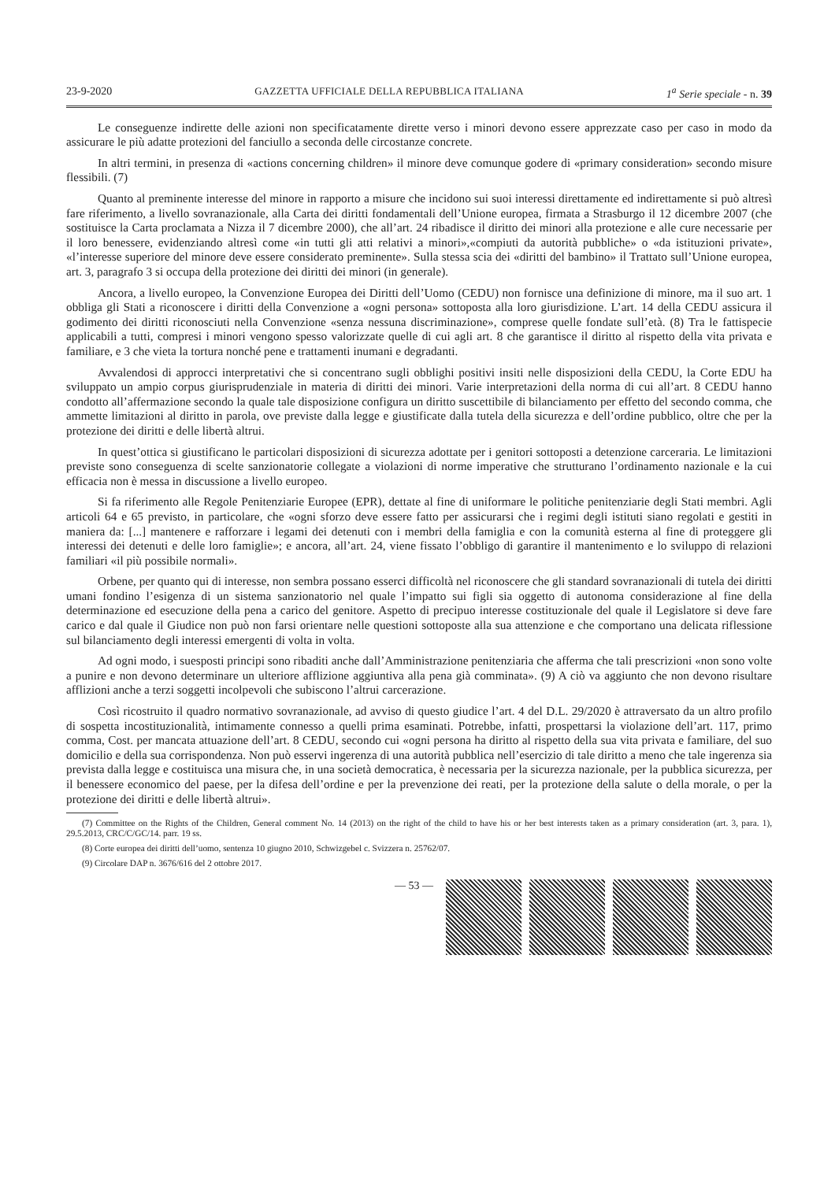23-9-2020 GAZZETTA UFFICIALE DELLA REPUBBLICA ITALIANA 1<sup>a</sup> Serie speciale - n. 39
Le conseguenze indirette delle azioni non specificatamente dirette verso i minori devono essere apprezzate caso per caso in modo da assicurare le più adatte protezioni del fanciullo a seconda delle circostanze concrete.
In altri termini, in presenza di «actions concerning children» il minore deve comunque godere di «primary consideration» secondo misure flessibili. (7)
Quanto al preminente interesse del minore in rapporto a misure che incidono sui suoi interessi direttamente ed indirettamente si può altresì fare riferimento, a livello sovranazionale, alla Carta dei diritti fondamentali dell’Unione europea, firmata a Strasburgo il 12 dicembre 2007 (che sostituisce la Carta proclamata a Nizza il 7 dicembre 2000), che all’art. 24 ribadisce il diritto dei minori alla protezione e alle cure necessarie per il loro benessere, evidenziando altresì come «in tutti gli atti relativi a minori»,«compiuti da autorità pubbliche» o «da istituzioni private», «l’interesse superiore del minore deve essere considerato preminente». Sulla stessa scia dei «diritti del bambino» il Trattato sull’Unione europea, art. 3, paragrafo 3 si occupa della protezione dei diritti dei minori (in generale).
Ancora, a livello europeo, la Convenzione Europea dei Diritti dell’Uomo (CEDU) non fornisce una definizione di minore, ma il suo art. 1 obbliga gli Stati a riconoscere i diritti della Convenzione a «ogni persona» sottoposta alla loro giurisdizione. L’art. 14 della CEDU assicura il godimento dei diritti riconosciuti nella Convenzione «senza nessuna discriminazione», comprese quelle fondate sull’età. (8) Tra le fattispecie applicabili a tutti, compresi i minori vengono spesso valorizzate quelle di cui agli art. 8 che garantisce il diritto al rispetto della vita privata e familiare, e 3 che vieta la tortura nonché pene e trattamenti inumani e degradanti.
Avvalendosi di approcci interpretativi che si concentrano sugli obblighi positivi insiti nelle disposizioni della CEDU, la Corte EDU ha sviluppato un ampio corpus giurisprudenziale in materia di diritti dei minori. Varie interpretazioni della norma di cui all’art. 8 CEDU hanno condotto all’affermazione secondo la quale tale disposizione configura un diritto suscettibile di bilanciamento per effetto del secondo comma, che ammette limitazioni al diritto in parola, ove previste dalla legge e giustificate dalla tutela della sicurezza e dell’ordine pubblico, oltre che per la protezione dei diritti e delle libertà altrui.
In quest’ottica si giustificano le particolari disposizioni di sicurezza adottate per i genitori sottoposti a detenzione carceraria. Le limitazioni previste sono conseguenza di scelte sanzionatorie collegate a violazioni di norme imperative che strutturano l’ordinamento nazionale e la cui efficacia non è messa in discussione a livello europeo.
Si fa riferimento alle Regole Penitenziarie Europee (EPR), dettate al fine di uniformare le politiche penitenziarie degli Stati membri. Agli articoli 64 e 65 previsto, in particolare, che «ogni sforzo deve essere fatto per assicurarsi che i regimi degli istituti siano regolati e gestiti in maniera da: [...] mantenere e rafforzare i legami dei detenuti con i membri della famiglia e con la comunità esterna al fine di proteggere gli interessi dei detenuti e delle loro famiglie»; e ancora, all’art. 24, viene fissato l’obbligo di garantire il mantenimento e lo sviluppo di relazioni familiari «il più possibile normali».
Orbene, per quanto qui di interesse, non sembra possano esserci difficoltà nel riconoscere che gli standard sovranazionali di tutela dei diritti umani fondino l’esigenza di un sistema sanzionatorio nel quale l’impatto sui figli sia oggetto di autonoma considerazione al fine della determinazione ed esecuzione della pena a carico del genitore. Aspetto di precipuo interesse costituzionale del quale il Legislatore si deve fare carico e dal quale il Giudice non può non farsi orientare nelle questioni sottoposte alla sua attenzione e che comportano una delicata riflessione sul bilanciamento degli interessi emergenti di volta in volta.
Ad ogni modo, i suesposti principi sono ribaditi anche dall’Amministrazione penitenziaria che afferma che tali prescrizioni «non sono volte a punire e non devono determinare un ulteriore afflizione aggiuntiva alla pena già comminata». (9) A ciò va aggiunto che non devono risultare afflizioni anche a terzi soggetti incolpevoli che subiscono l’altrui carcerazione.
Così ricostruito il quadro normativo sovranazionale, ad avviso di questo giudice l’art. 4 del D.L. 29/2020 è attraversato da un altro profilo di sospetta incostituzionalità, intimamente connesso a quelli prima esaminati. Potrebbe, infatti, prospettarsi la violazione dell’art. 117, primo comma, Cost. per mancata attuazione dell’art. 8 CEDU, secondo cui «ogni persona ha diritto al rispetto della sua vita privata e familiare, del suo domicilio e della sua corrispondenza. Non può esservi ingerenza di una autorità pubblica nell’esercizio di tale diritto a meno che tale ingerenza sia prevista dalla legge e costituisca una misura che, in una società democratica, è necessaria per la sicurezza nazionale, per la pubblica sicurezza, per il benessere economico del paese, per la difesa dell’ordine e per la prevenzione dei reati, per la protezione della salute o della morale, o per la protezione dei diritti e delle libertà altrui».
(7) Committee on the Rights of the Children, General comment No. 14 (2013) on the right of the child to have his or her best interests taken as a primary consideration (art. 3, para. 1), 29.5.2013, CRC/C/GC/14. parr. 19 ss.
(8) Corte europea dei diritti dell’uomo, sentenza 10 giugno 2010, Schwizgebel c. Svizzera n. 25762/07.
(9) Circolare DAP n. 3676/616 del 2 ottobre 2017.
— 53 —